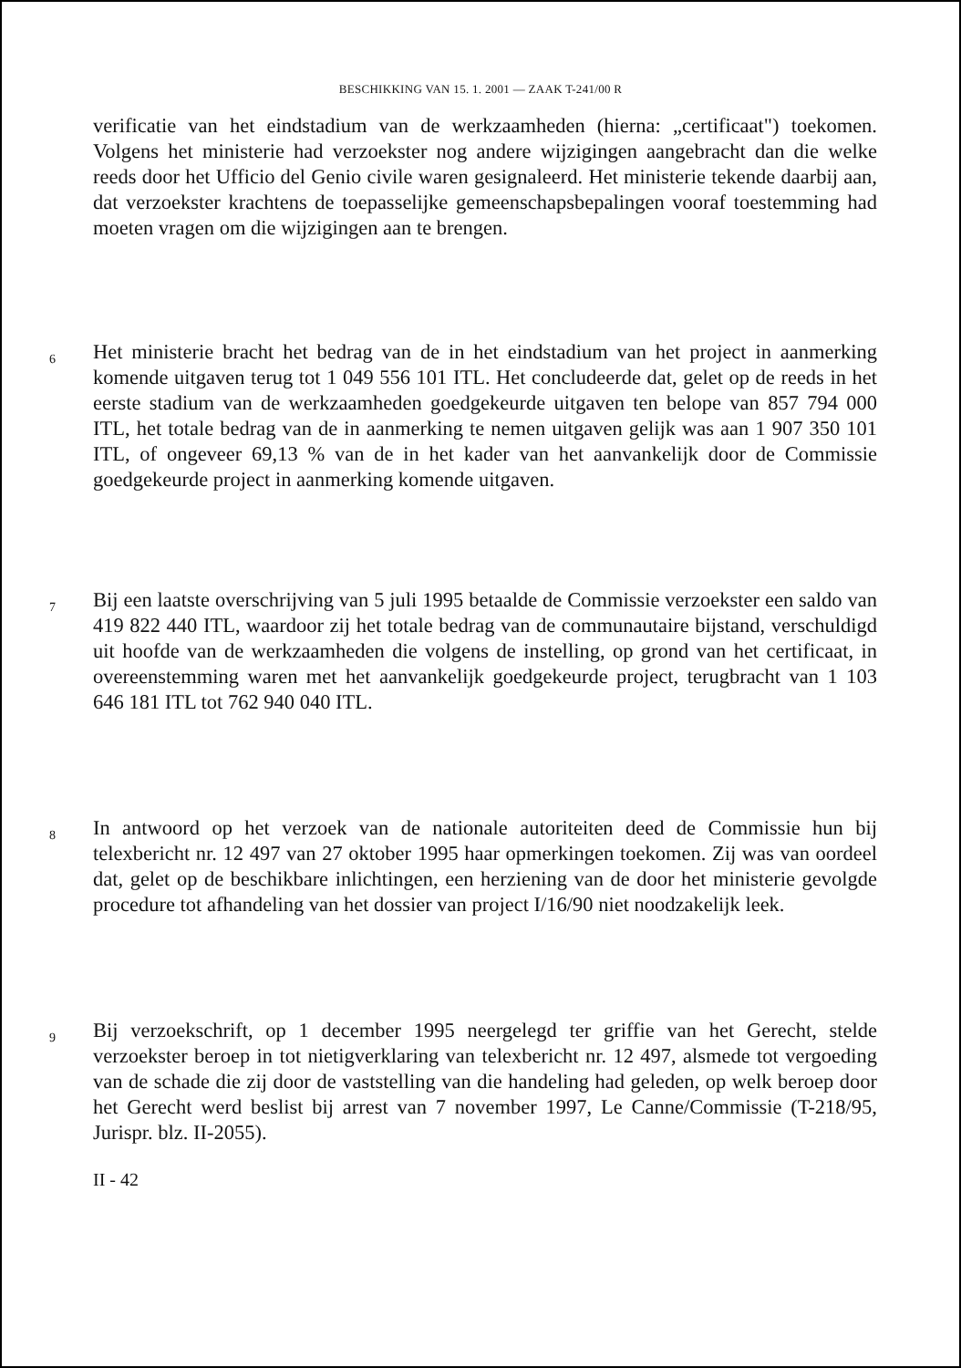BESCHIKKING VAN 15. 1. 2001 — ZAAK T-241/00 R
verificatie van het eindstadium van de werkzaamheden (hierna: „certificaat") toekomen. Volgens het ministerie had verzoekster nog andere wijzigingen aangebracht dan die welke reeds door het Ufficio del Genio civile waren gesignaleerd. Het ministerie tekende daarbij aan, dat verzoekster krachtens de toepasselijke gemeenschapsbepalingen vooraf toestemming had moeten vragen om die wijzigingen aan te brengen.
6
Het ministerie bracht het bedrag van de in het eindstadium van het project in aanmerking komende uitgaven terug tot 1 049 556 101 ITL. Het concludeerde dat, gelet op de reeds in het eerste stadium van de werkzaamheden goedgekeurde uitgaven ten belope van 857 794 000 ITL, het totale bedrag van de in aanmerking te nemen uitgaven gelijk was aan 1 907 350 101 ITL, of ongeveer 69,13 % van de in het kader van het aanvankelijk door de Commissie goedgekeurde project in aanmerking komende uitgaven.
7
Bij een laatste overschrijving van 5 juli 1995 betaalde de Commissie verzoekster een saldo van 419 822 440 ITL, waardoor zij het totale bedrag van de communautaire bijstand, verschuldigd uit hoofde van de werkzaamheden die volgens de instelling, op grond van het certificaat, in overeenstemming waren met het aanvankelijk goedgekeurde project, terugbracht van 1 103 646 181 ITL tot 762 940 040 ITL.
8
In antwoord op het verzoek van de nationale autoriteiten deed de Commissie hun bij telexbericht nr. 12 497 van 27 oktober 1995 haar opmerkingen toekomen. Zij was van oordeel dat, gelet op de beschikbare inlichtingen, een herziening van de door het ministerie gevolgde procedure tot afhandeling van het dossier van project I/16/90 niet noodzakelijk leek.
9
Bij verzoekschrift, op 1 december 1995 neergelegd ter griffie van het Gerecht, stelde verzoekster beroep in tot nietigverklaring van telexbericht nr. 12 497, alsmede tot vergoeding van de schade die zij door de vaststelling van die handeling had geleden, op welk beroep door het Gerecht werd beslist bij arrest van 7 november 1997, Le Canne/Commissie (T-218/95, Jurispr. blz. II-2055).
II - 42